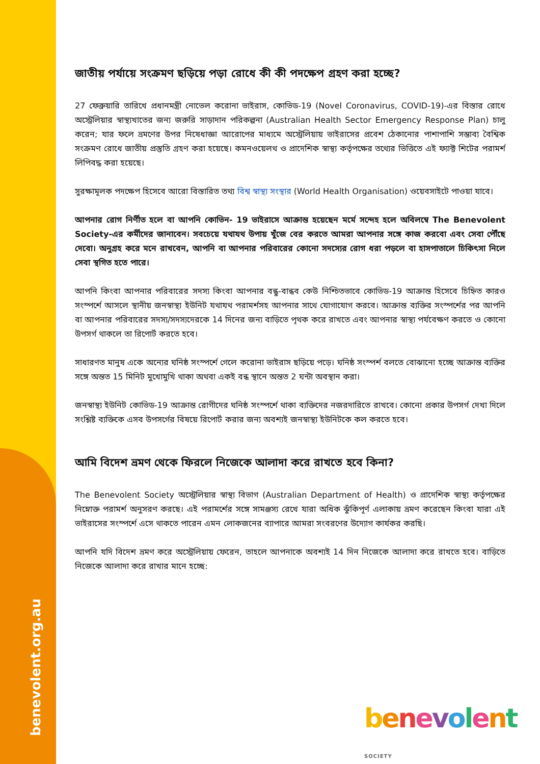benevolent.org.au
জাতীয় পর্যায়ে সংক্রমণ ছড়িয়ে পড়া রোধে কী কী পদক্ষেপ গ্রহণ করা হচ্ছে?
27 ফেব্রুয়ারি তারিখে প্রধানমন্ত্রী নোভেল করোনা ভাইরাস, কোভিড-19 (Novel Coronavirus, COVID-19)-এর বিস্তার রোধে অস্ট্রেলিয়ার স্বাস্থ্যখাতের জন্য জরুরি সাড়াদান পরিকল্পনা (Australian Health Sector Emergency Response Plan) চালু করেন; যার ফলে ভ্রমণের উপর নিষেধাজ্ঞা আরোপের মাধ্যমে অস্ট্রেলিয়ায় ভাইরাসের প্রবেশ ঠেকানোর পাশাপাশি সম্ভাব্য বৈশ্বিক সংক্রমণ রোধে জাতীয় প্রস্তুতি গ্রহণ করা হয়েছে। কমনওয়েলথ ও প্রাদেশিক স্বাস্থ্য কর্তৃপক্ষের তথ্যের ভিত্তিতে এই ফ্যাক্ট শিটের পরামর্শ লিপিবদ্ধ করা হয়েছে।
সুরক্ষামূলক পদক্ষেপ হিসেবে আরো বিস্তারিত তথ্য বিশ্ব স্বাস্থ্য সংস্থার (World Health Organisation) ওয়েবসাইটে পাওয়া যাবে।
আপনার রোগ নির্ণীত হলে বা আপনি কোভিন- 19 ভাইরাসে আক্রান্ত হয়েছেন মর্মে সন্দেহ হলে অবিলম্বে The Benevolent Society-এর কর্মীদের জানাবেন। সবচেয়ে যথাযথ উপায় খুঁজে বের করতে আমরা আপনার সঙ্গে কাজ করবো এবং সেবা পৌঁছে দেবো। অনুগ্রহ করে মনে রাখবেন, আপনি বা আপনার পরিবারের কোনো সদস্যের রোগ ধরা পড়লে বা হাসপাতালে চিকিৎসা নিলে সেবা স্থগিত হতে পারে।
আপনি কিংবা আপনার পরিবারের সদস্য কিংবা আপনার বন্ধু-বান্ধব কেউ নিশ্চিতভাবে কোভিড-19 আক্রান্ত হিসেবে চিহ্নিত কারও সংস্পর্শে আসলে স্থানীয় জনস্বাস্থ্য ইউনিট যথাযথ পরামর্শসহ আপনার সাথে যোগাযোগ করবে। আক্রান্ত ব্যক্তির সংস্পর্শের পর আপনি বা আপনার পরিবারের সদস্য/সদস্যদেরকে 14 দিনের জন্য বাড়িতে পৃথক করে রাখতে এবং আপনার স্বাস্থ্য পর্যবেক্ষণ করতে ও কোনো উপসর্গ থাকলে তা রিপোর্ট করতে হবে।
সাধারণত মানুষ একে অন্যের ঘনিষ্ঠ সংস্পর্শে গেলে করোনা ভাইরাস ছড়িয়ে পড়ে। ঘনিষ্ঠ সংস্পর্শ বলতে বোঝানো হচ্ছে আক্রান্ত ব্যক্তির সঙ্গে অন্তত 15 মিনিট মুখোমুখি থাকা অথবা একই বন্ধ স্থানে অন্তত 2 ঘন্টা অবস্থান করা।
জনস্বাস্থ্য ইউনিট কোভিড-19 আক্রান্ত রোগীদের ঘনিষ্ঠ সংস্পর্শে থাকা ব্যক্তিদের নজরদারিতে রাখবে। কোনো প্রকার উপসর্গ দেখা দিলে সংশ্লিষ্ট ব্যক্তিকে এসব উপসর্গের বিষয়ে রিপোর্ট করার জন্য অবশ্যই জনস্বাস্থ্য ইউনিটকে কল করতে হবে।
আমি বিদেশ ভ্রমণ থেকে ফিরলে নিজেকে আলাদা করে রাখতে হবে কিনা?
The Benevolent Society অস্ট্রেলিয়ার স্বাস্থ্য বিভাগ (Australian Department of Health) ও প্রাদেশিক স্বাস্থ্য কর্তৃপক্ষের নিম্নোক্ত পরামর্শ অনুসরণ করছে। এই পরামর্শের সঙ্গে সামঞ্জস্য রেখে যারা অধিক ঝুঁকিপূর্ণ এলাকায় ভ্রমণ করেছেন কিংবা যারা এই ভাইরাসের সংস্পর্শে এসে থাকতে পারেন এমন লোকজনের ব্যাপারে আমরা সংবরণের উদ্যোগ কার্যকর করছি।
আপনি যদি বিদেশ ভ্রমণ করে অস্ট্রেলিয়ায় ফেরেন, তাহলে আপনাকে অবশ্যই 14 দিন নিজেকে আলাদা করে রাখতে হবে। বাড়িতে নিজেকে আলাদা করে রাখার মানে হচ্ছে:
benevolent SOCIETY